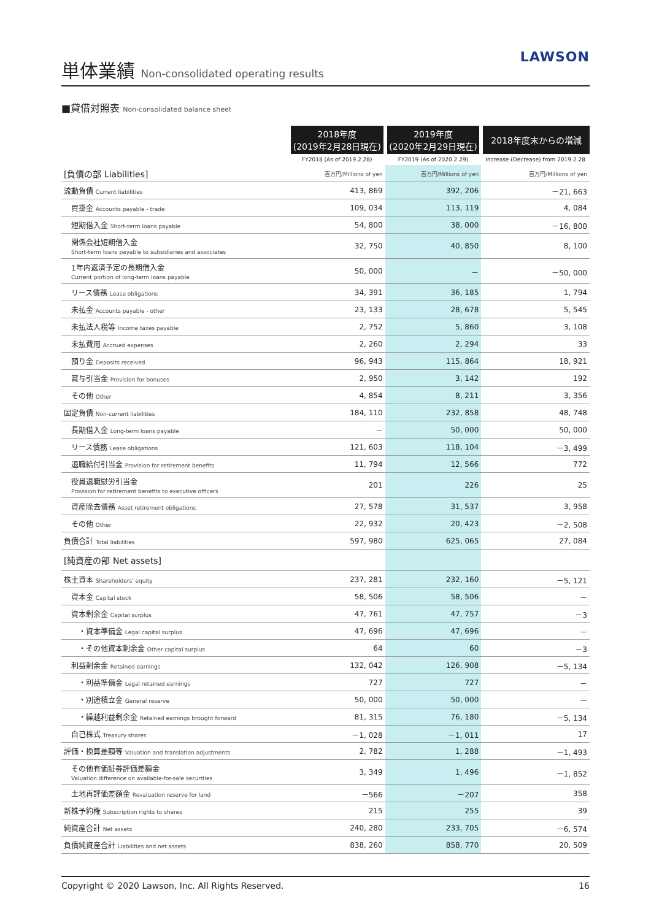単体業績 Non-consolidated operating results
LAWSON
■貸借対照表 Non-consolidated balance sheet
| | 2018年度 (2019年2月28日現在) | 2019年度 (2020年2月29日現在) | 2018年度末からの増減 |
| | FY2018 (As of 2019.2.28) | FY2019 (As of 2020.2.29) | Increase (Decrease) from 2019.2.28 |
| [負債の部 Liabilities] | 百万円/Millions of yen | 百万円/Millions of yen | 百万円/Millions of yen |
| 流動負債 Current liabilities | 413, 869 | 392, 206 | －21, 663 |
| 買掛金 Accounts payable - trade | 109, 034 | 113, 119 | 4, 084 |
| 短期借入金 Short-term loans payable | 54, 800 | 38, 000 | －16, 800 |
| 関係会社短期借入金 Short-term loans payable to subsidiaries and associates | 32, 750 | 40, 850 | 8, 100 |
| 1年内返済予定の長期借入金 Current portion of long-term loans payable | 50, 000 | － | －50, 000 |
| リース債務 Lease obligations | 34, 391 | 36, 185 | 1, 794 |
| 未払金 Accounts payable - other | 23, 133 | 28, 678 | 5, 545 |
| 未払法人税等 Income taxes payable | 2, 752 | 5, 860 | 3, 108 |
| 未払費用 Accrued expenses | 2, 260 | 2, 294 | 33 |
| 預り金 Deposits received | 96, 943 | 115, 864 | 18, 921 |
| 賞与引当金 Provision for bonuses | 2, 950 | 3, 142 | 192 |
| その他 Other | 4, 854 | 8, 211 | 3, 356 |
| 固定負債 Non-current liabilities | 184, 110 | 232, 858 | 48, 748 |
| 長期借入金 Long-term loans payable | － | 50, 000 | 50, 000 |
| リース債務 Lease obligations | 121, 603 | 118, 104 | －3, 499 |
| 退職給付引当金 Provision for retirement benefits | 11, 794 | 12, 566 | 772 |
| 役員退職慰労引当金 Provision for retirement benefits to executive officers | 201 | 226 | 25 |
| 資産除去債務 Asset retirement obligations | 27, 578 | 31, 537 | 3, 958 |
| その他 Other | 22, 932 | 20, 423 | －2, 508 |
| 負債合計 Total liabilities | 597, 980 | 625, 065 | 27, 084 |
| [純資産の部 Net assets] | | | |
| 株主資本 Shareholders' equity | 237, 281 | 232, 160 | －5, 121 |
| 資本金 Capital stock | 58, 506 | 58, 506 | － |
| 資本剰余金 Capital surplus | 47, 761 | 47, 757 | －3 |
| ・資本準備金 Legal capital surplus | 47, 696 | 47, 696 | － |
| ・その他資本剰余金 Other capital surplus | 64 | 60 | －3 |
| 利益剰余金 Retained earnings | 132, 042 | 126, 908 | －5, 134 |
| ・利益準備金 Legal retained earnings | 727 | 727 | － |
| ・別途積立金 General reserve | 50, 000 | 50, 000 | － |
| ・繰越利益剰余金 Retained earnings brought forward | 81, 315 | 76, 180 | －5, 134 |
| 自己株式 Treasury shares | －1, 028 | －1, 011 | 17 |
| 評価・換算差額等 Valuation and translation adjustments | 2, 782 | 1, 288 | －1, 493 |
| その他有価証券評価差額金 Valuation difference on available-for-sale securities | 3, 349 | 1, 496 | －1, 852 |
| 土地再評価差額金 Revaluation reserve for land | －566 | －207 | 358 |
| 新株予約権 Subscription rights to shares | 215 | 255 | 39 |
| 純資産合計 Net assets | 240, 280 | 233, 705 | －6, 574 |
| 負債純資産合計 Liabilities and net assets | 838, 260 | 858, 770 | 20, 509 |
Copyright © 2020 Lawson, Inc. All Rights Reserved. 16